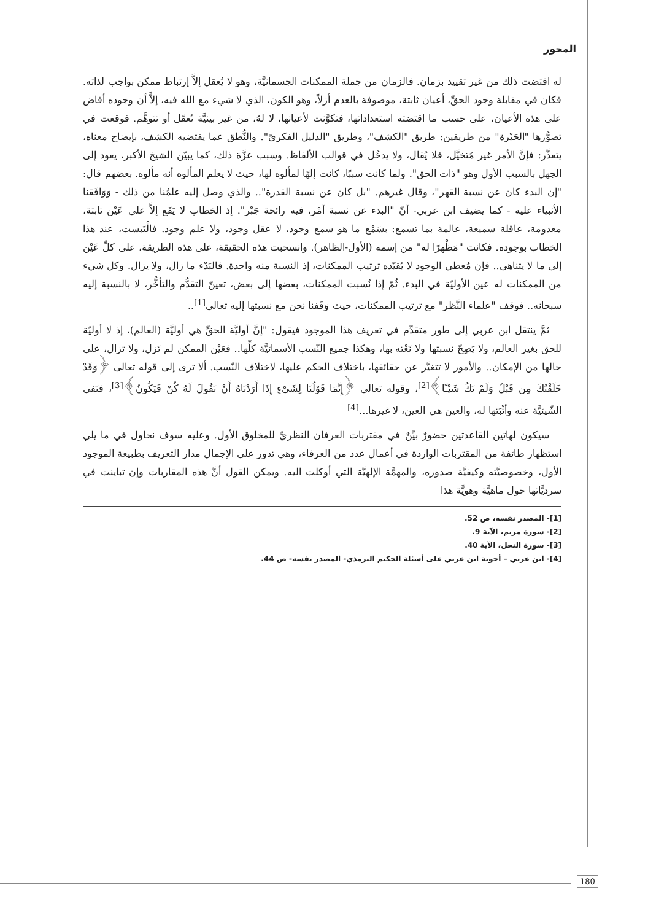المحور
له اقتضت ذلك من غير تقييد بزمان. فالزمان من جملة الممكنات الجسمانيَّة، وهو لا يُعقل إلاَّ إرتباط ممكن بواجب لذاته. فكان في مقابلة وجود الحقِّ، أعيان ثابتة، موصوفة بالعدم أزلاً، وهو الكون، الذي لا شيء مع الله فيه، إلاَّ أن وجوده أفاض على هذه الأعيان، على حسب ما اقتضته استعداداتها، فتكوَّنت لأعيانها، لا لهُ، من غير بينيَّة تُعقَل أو تتوهَّم. فوقعت في تصوُّرها "الحَيْرة" من طريقين: طريق "الكشف"، وطريق "الدليل الفكريّ". والنُّطق عما يقتضيه الكشف، بإيضاح معناه، يتعذَّر: فإنَّ الأمر غير مُتخيَّل، فلا يُقال، ولا يدخُل في قوالب الألفاظ. وسبب عزَّة ذلك، كما يبيّن الشيخ الأكبر، يعود إلى الجهل بالسبب الأول وهو "ذات الحق". ولما كانت سببًا، كانت إلهًا لمألوه لها، حيث لا يعلم المألوه أنه مألوه. بعضهم قال: "إن البدء كان عن نسبة القهر"، وقال غيرهم. "بل كان عن نسبة القدرة".. والذي وصل إليه علمُنا من ذلك - وَوَافَقنا الأنبياء عليه - كما يضيف ابن عربي- أنّ "البدء عن نسبة أمْر، فيه رائحة جَبْر". إذ الخطاب لا يَقَع إلاَّ على عَيْن ثابتة، معدومة، عاقلة سميعة، عالمة بما تسمع: بسَمْع ما هو سمع وجود، لا عقل وجود، ولا علم وجود. فالْتَبست، عند هذا الخطاب بوجوده. فكانت "مَظْهرًا له" من إسمه (الأول-الظاهر). وانسحبت هذه الحقيقة، على هذه الطريقة، على كلِّ عَيْن إلى ما لا يتناهى.. فإن مُعطي الوجود لا يُقيّده ترتيب الممكنات، إذ النسبة منه واحدة. فالبَدْء ما زال، ولا يزال. وكل شيء من الممكنات له عين الأوليّة في البدء. ثُمّ إذا نُسبت الممكنات، بعضها إلى بعض، تعينّ التقدُّم والتأخُّر، لا بالنسبة إليه سبحانه.. فوقف "علماء النَّظر" مع ترتيب الممكنات، حيث وَقَفنا نحن مع نسبتها إليه تعالى<sup>[1]</sup>..
ثمَّ ينتقل ابن عربي إلى طور متقدِّم في تعريف هذا الموجود فيقول: "إنَّ أوليَّة الحقِّ هي أوليَّة (العالم)، إذ لا أوليّة للحق بغير العالم، ولا يَصِحّ نسبتها ولا نَعْته بها، وهكذا جميع النّسب الأسمائيَّة كلِّها.. فعَيْن الممكن لم تَزل، ولا تزال، على حالها من الإمكان.. والأمور لا تتغيَّر عن حقائقها، باختلاف الحكم عليها، لاختلاف النّسب. ألا ترى إلى قوله تعالى ﴿وَقَدْ خَلَقْتُكَ مِن قَبْلُ وَلَمْ تَكُ شَيْـًٔا﴾<sup>[2]</sup>، وقوله تعالى ﴿إِنَّمَا قَوْلُنَا لِشَىْءٍ إِذَا أَرَدْنَاهُ أَنْ نَقُولَ لَهُ كُنْ فَيَكُونُ﴾<sup>[3]</sup>، فنَفى الشّيئيَّة عنه وأثْبَتها له، والعين هي العين، لا غيرها...<sup>[4]</sup>
سيكون لهاتين القاعدتين حضورٌ بيِّنٌ في مقتربات العرفان النظريِّ للمخلوق الأول. وعليه سوف نحاول في ما يلي استظهار طائفة من المقتربات الواردة في أعمال عدد من العرفاء، وهي تدور على الإجمال مدار التعريف بطبيعة الموجود الأول، وخصوصيَّته وكيفيَّة صدوره، والمهمَّة الإلهيَّة التي أوكلت اليه. ويمكن القول أنَّ هذه المقاربات وإن تباينت في سرديَّاتها حول ماهيَّة وهويَّة هذا
[1]- المصدر نفسه، ص 52.
[2]- سورة مريم، الآية 9.
[3]- سورة النحل، الآية 40.
[4]- ابن عربي – أجوبة ابن عربي على أسئلة الحكيم الترمذي- المصدر نفسه- ص 44.
180